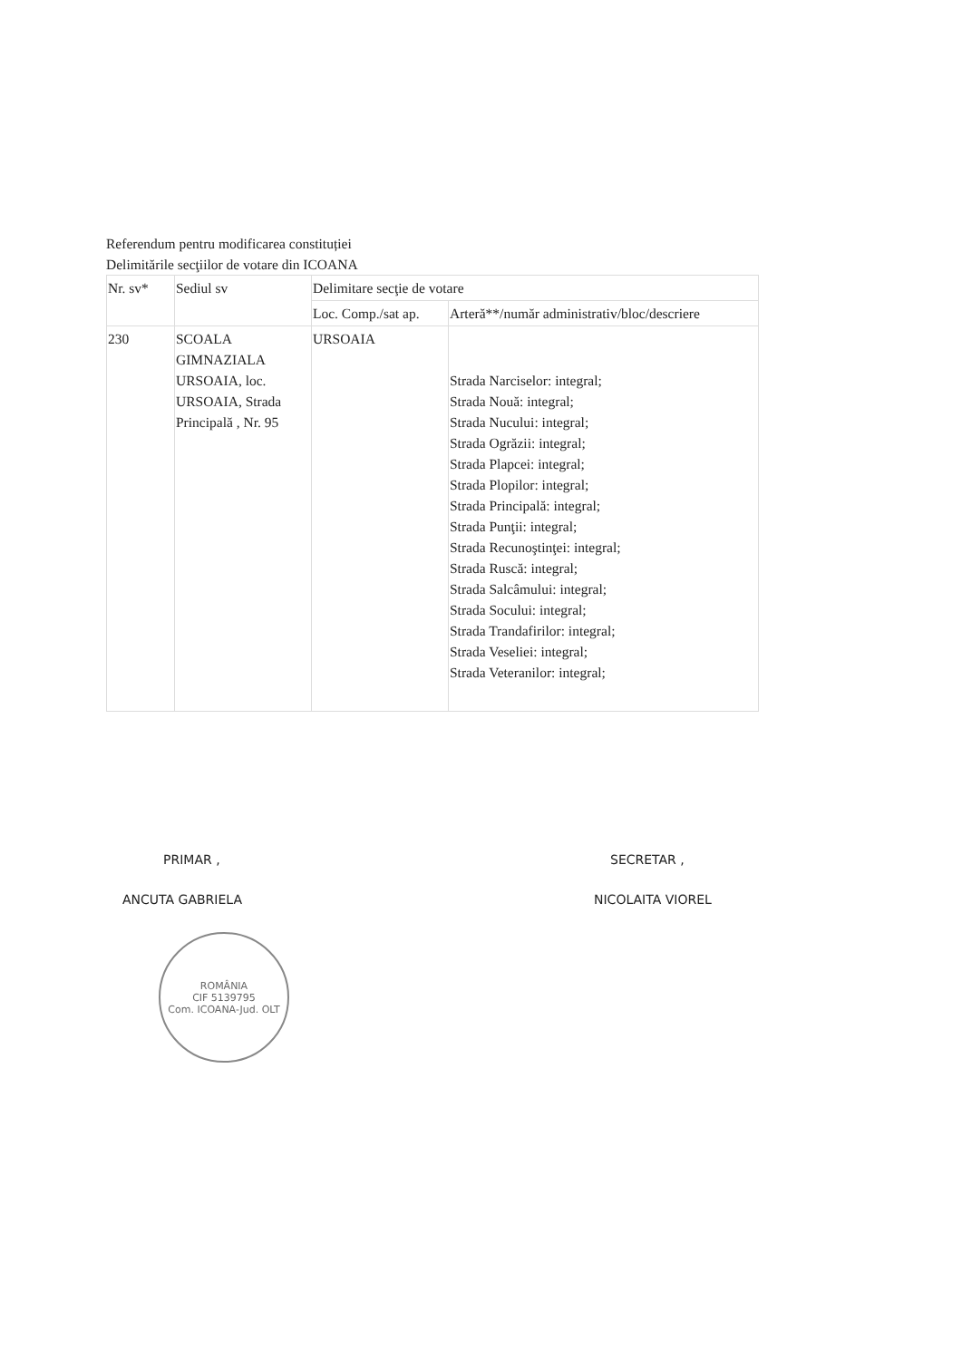Referendum pentru modificarea constituției
Delimitările secţiilor de votare din ICOANA
| Nr. sv* | Sediul sv | Delimitare secţie de votare | |
| | | Loc. Comp./sat ap. | Arteră**/număr administrativ/bloc/descriere |
| 230 | SCOALA GIMNAZIALA URSOAIA, loc. URSOAIA, Strada Principală , Nr. 95 | URSOAIA | Strada Narciselor: integral; Strada Nouă: integral; Strada Nucului: integral; Strada Ogrăzii: integral; Strada Plapcei: integral; Strada Plopilor: integral; Strada Principală: integral; Strada Punţii: integral; Strada Recunoştinţei: integral; Strada Ruscă: integral; Strada Salcâmului: integral; Strada Socului: integral; Strada Trandafirilor: integral; Strada Veseliei: integral; Strada Veteranilor: integral; |
PRIMAR ,
ANCUTA GABRIELA
ROMÂNIA
CIF 5139795
Com. ICOANA-Jud. OLT
SECRETAR ,
NICOLAITA VIOREL